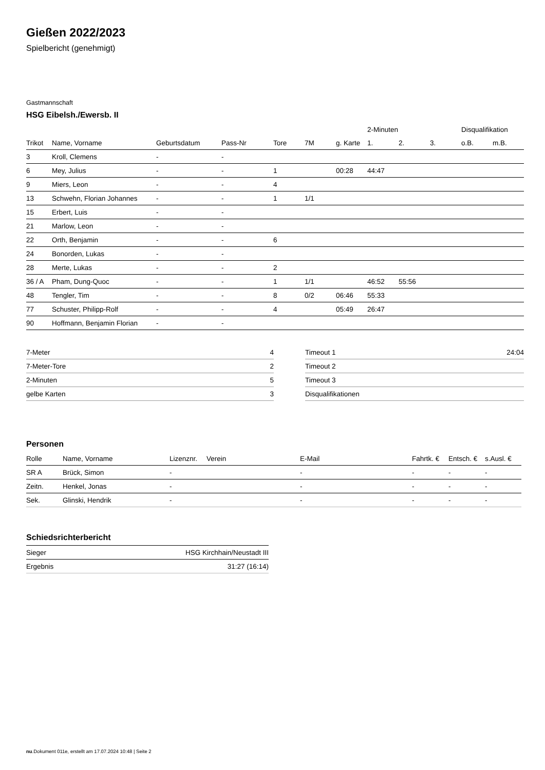Gießen 2022/2023
Spielbericht (genehmigt)
Gastmannschaft
HSG Eibelsh./Ewersb. II
| | | | | | | | 2-Minuten | | | Disqualifikation | |
| --- | --- | --- | --- | --- | --- | --- | --- | --- | --- | --- | --- |
| Trikot | Name, Vorname | Geburtsdatum | Pass-Nr | Tore | 7M | g. Karte | 1. | 2. | 3. | o.B. | m.B. |
| 3 | Kroll, Clemens | - | - | | | | | | | | |
| 6 | Mey, Julius | - | - | 1 | | 00:28 | 44:47 | | | | |
| 9 | Miers, Leon | - | - | 4 | | | | | | | |
| 13 | Schwehn, Florian Johannes | - | - | 1 | 1/1 | | | | | | |
| 15 | Erbert, Luis | - | - | | | | | | | | |
| 21 | Marlow, Leon | - | - | | | | | | | | |
| 22 | Orth, Benjamin | - | - | 6 | | | | | | | |
| 24 | Bonorden, Lukas | - | - | | | | | | | | |
| 28 | Merte, Lukas | - | - | 2 | | | | | | | |
| 36 / A | Pham, Dung-Quoc | - | - | 1 | 1/1 | | 46:52 | 55:56 | | | |
| 48 | Tengler, Tim | - | - | 8 | 0/2 | 06:46 | 55:33 | | | | |
| 77 | Schuster, Philipp-Rolf | - | - | 4 | | 05:49 | 26:47 | | | | |
| 90 | Hoffmann, Benjamin Florian | - | - | | | | | | | | |
| 7-Meter | 4 |
| 7-Meter-Tore | 2 |
| 2-Minuten | 5 |
| gelbe Karten | 3 |
| Timeout 1 | 24:04 |
| Timeout 2 | |
| Timeout 3 | |
| Disqualifikationen | |
Personen
| Rolle | Name, Vorname | Lizenznr. | Verein | E-Mail | Fahrtk. € | Entsch. € | s.Ausl. € |
| --- | --- | --- | --- | --- | --- | --- | --- |
| SR A | Brück, Simon | - | | - | - | - | - |
| Zeitn. | Henkel, Jonas | - | | - | - | - | - |
| Sek. | Glinski, Hendrik | - | | - | - | - | - |
Schiedsrichterbericht
| Sieger | HSG Kirchhain/Neustadt III |
| Ergebnis | 31:27 (16:14) |
nu.Dokument 011e, erstellt am 17.07.2024 10:48 | Seite 2